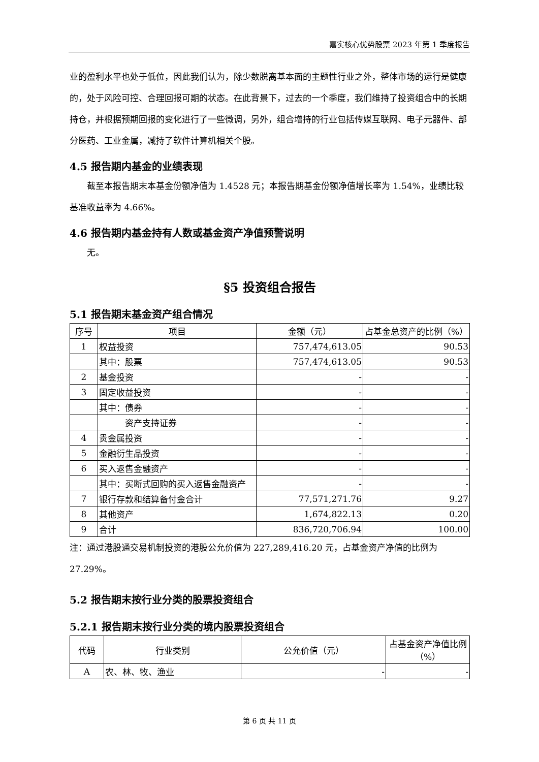嘉实核心优势股票 2023 年第 1 季度报告
业的盈利水平也处于低位，因此我们认为，除少数脱离基本面的主题性行业之外，整体市场的运行是健康的，处于风险可控、合理回报可期的状态。在此背景下，过去的一个季度，我们维持了投资组合中的长期持仓，并根据预期回报的变化进行了一些微调，另外，组合增持的行业包括传媒互联网、电子元器件、部分医药、工业金属，减持了软件计算机相关个股。
4.5 报告期内基金的业绩表现
  截至本报告期末本基金份额净值为 1.4528 元；本报告期基金份额净值增长率为 1.54%，业绩比较基准收益率为 4.66%。
4.6 报告期内基金持有人数或基金资产净值预警说明
  无。
§5 投资组合报告
5.1 报告期末基金资产组合情况
| 序号 | 项目 | 金额（元） | 占基金总资产的比例（%） |
| --- | --- | --- | --- |
| 1 | 权益投资 | 757,474,613.05 | 90.53 |
| | 其中：股票 | 757,474,613.05 | 90.53 |
| 2 | 基金投资 | - | - |
| 3 | 固定收益投资 | - | - |
| | 其中：债券 | - | - |
| | 资产支持证券 | - | - |
| 4 | 贵金属投资 | - | - |
| 5 | 金融衍生品投资 | - | - |
| 6 | 买入返售金融资产 | - | - |
| | 其中：买断式回购的买入返售金融资产 | - | - |
| 7 | 银行存款和结算备付金合计 | 77,571,271.76 | 9.27 |
| 8 | 其他资产 | 1,674,822.13 | 0.20 |
| 9 | 合计 | 836,720,706.94 | 100.00 |
注：通过港股通交易机制投资的港股公允价值为 227,289,416.20 元，占基金资产净值的比例为 27.29%。
5.2 报告期末按行业分类的股票投资组合
5.2.1 报告期末按行业分类的境内股票投资组合
| 代码 | 行业类别 | 公允价值（元） | 占基金资产净值比例（%） |
| --- | --- | --- | --- |
| A | 农、林、牧、渔业 | - | - |
第 6 页 共 11 页